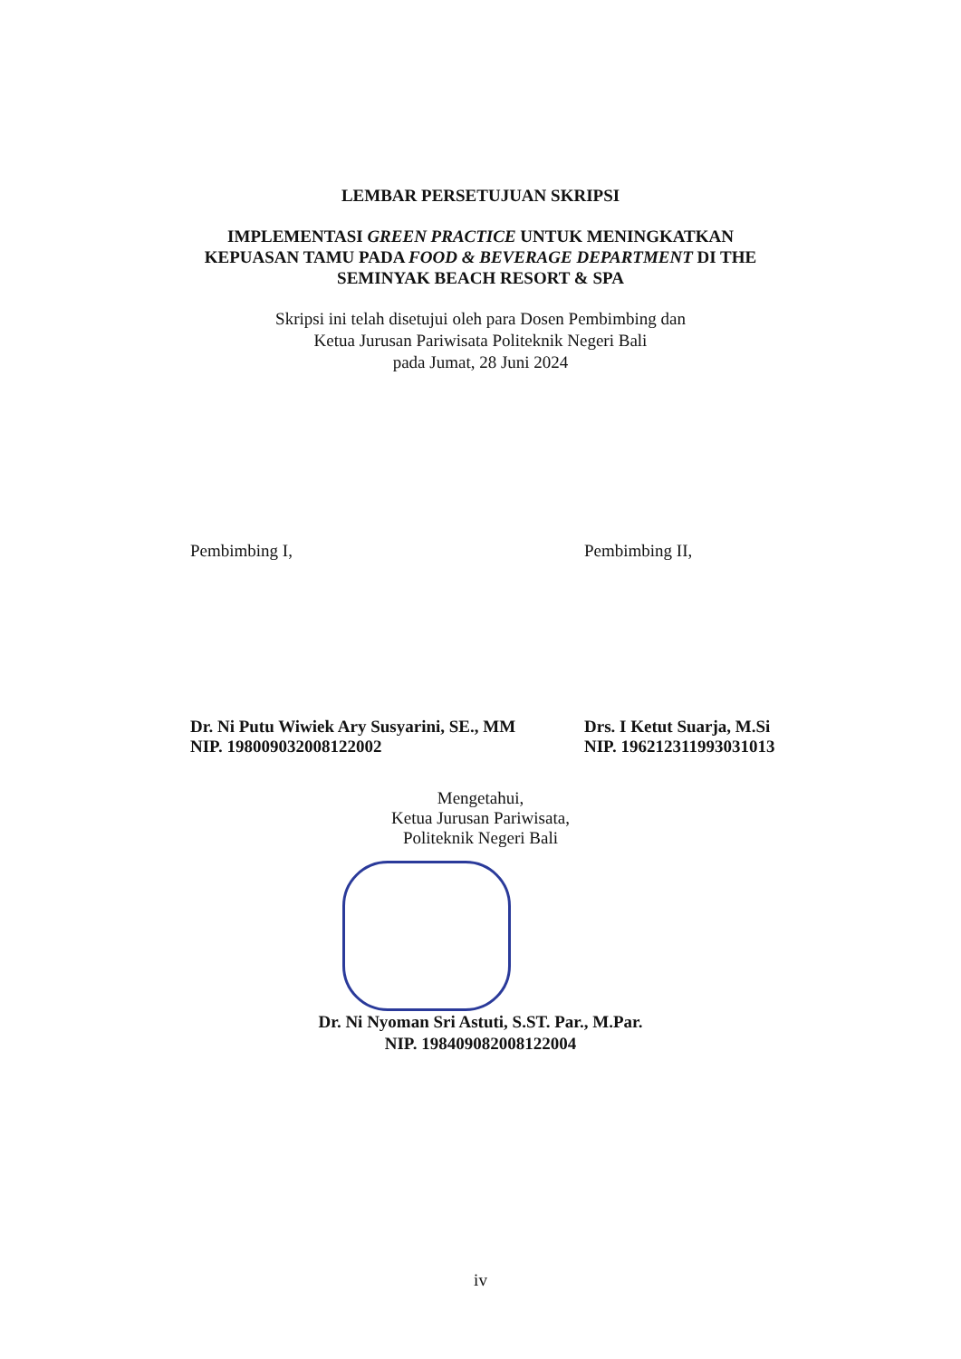LEMBAR PERSETUJUAN SKRIPSI
IMPLEMENTASI GREEN PRACTICE UNTUK MENINGKATKAN
KEPUASAN TAMU PADA FOOD & BEVERAGE DEPARTMENT DI THE
SEMINYAK BEACH RESORT & SPA
Skripsi ini telah disetujui oleh para Dosen Pembimbing dan
Ketua Jurusan Pariwisata Politeknik Negeri Bali
pada Jumat, 28 Juni 2024
Pembimbing I,
Dr. Ni Putu Wiwiek Ary Susyarini, SE., MM
NIP. 198009032008122002
Pembimbing II,
Drs. I Ketut Suarja, M.Si
NIP. 196212311993031013
Mengetahui,
Ketua Jurusan Pariwisata,
Politeknik Negeri Bali
Dr. Ni Nyoman Sri Astuti, S.ST. Par., M.Par.
NIP. 198409082008122004
iv